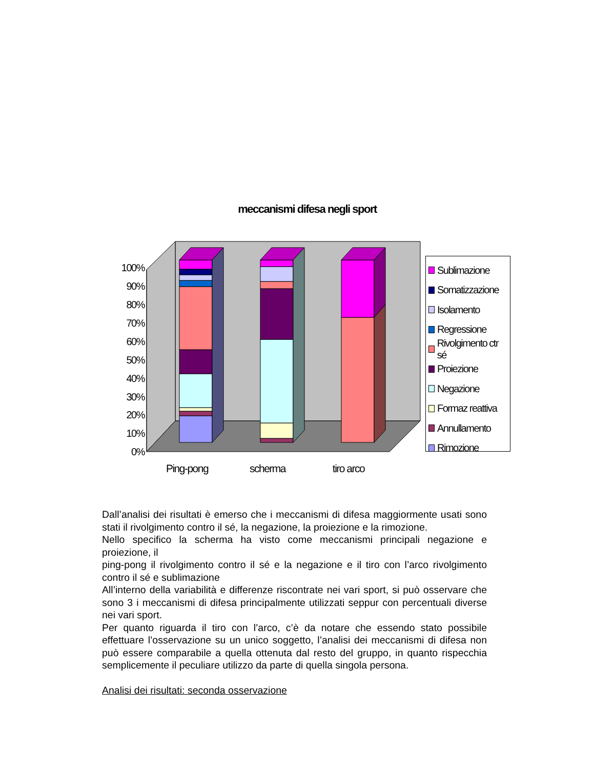meccanismi difesa negli sport
0%
10%
20%
30%
40%
50%
60%
70%
80%
90%
100%
Ping-pong
scherma
tiro arco
Sublimazione
Somatizzazione
Isolamento
Regressione
Rivolgimento ctr sé
Proiezione
Negazione
Formaz reattiva
Annullamento
Rimozione
Dall’analisi dei risultati è emerso che i meccanismi di difesa maggiormente usati sono stati il rivolgimento contro il sé, la negazione, la proiezione e la rimozione.
Nello specifico la scherma ha visto come meccanismi principali negazione e proiezione, il
ping-pong il rivolgimento contro il sé e la negazione e il tiro con l’arco rivolgimento contro il sé e sublimazione
All’interno della variabilità e differenze riscontrate nei vari sport, si può osservare che sono 3 i meccanismi di difesa principalmente utilizzati seppur con percentuali diverse nei vari sport.
Per quanto riguarda il tiro con l’arco, c’è da notare che essendo stato possibile effettuare l’osservazione su un unico soggetto, l’analisi dei meccanismi di difesa non può essere comparabile a quella ottenuta dal resto del gruppo, in quanto rispecchia semplicemente il peculiare utilizzo da parte di quella singola persona.
Analisi dei risultati: seconda osservazione